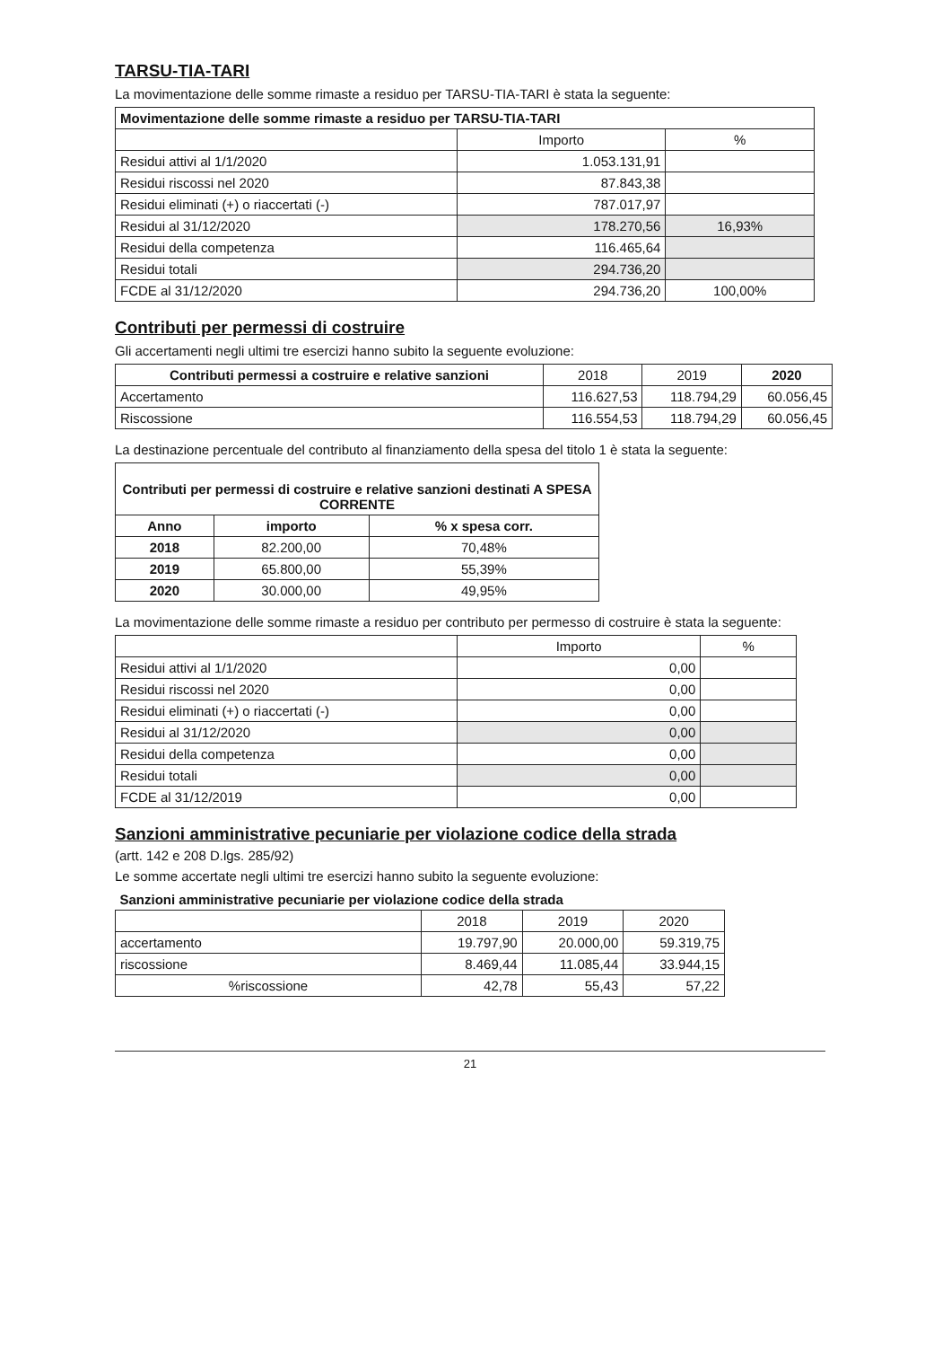TARSU-TIA-TARI
La movimentazione delle somme rimaste a residuo per TARSU-TIA-TARI è stata la seguente:
| Movimentazione delle somme rimaste a residuo per TARSU-TIA-TARI | | |
| --- | --- | --- |
| | Importo | % |
| Residui attivi al 1/1/2020 | 1.053.131,91 | |
| Residui riscossi nel 2020 | 87.843,38 | |
| Residui eliminati (+) o riaccertati (-) | 787.017,97 | |
| Residui al 31/12/2020 | 178.270,56 | 16,93% |
| Residui della competenza | 116.465,64 | |
| Residui totali | 294.736,20 | |
| FCDE al 31/12/2020 | 294.736,20 | 100,00% |
Contributi per permessi di costruire
Gli accertamenti negli ultimi tre esercizi hanno subito la seguente evoluzione:
| Contributi permessi a costruire e relative sanzioni | 2018 | 2019 | 2020 |
| --- | --- | --- | --- |
| Accertamento | 116.627,53 | 118.794,29 | 60.056,45 |
| Riscossione | 116.554,53 | 118.794,29 | 60.056,45 |
La destinazione percentuale del contributo al finanziamento della spesa del titolo 1 è stata la seguente:
| Contributi per permessi di costruire e relative sanzioni destinati A SPESA CORRENTE | | |
| --- | --- | --- |
| Anno | importo | % x spesa corr. |
| 2018 | 82.200,00 | 70,48% |
| 2019 | 65.800,00 | 55,39% |
| 2020 | 30.000,00 | 49,95% |
La movimentazione delle somme rimaste a residuo per contributo per permesso di costruire è stata la seguente:
| | Importo | % |
| --- | --- | --- |
| Residui attivi al 1/1/2020 | 0,00 | |
| Residui riscossi nel 2020 | 0,00 | |
| Residui eliminati (+) o riaccertati (-) | 0,00 | |
| Residui al 31/12/2020 | 0,00 | |
| Residui della competenza | 0,00 | |
| Residui totali | 0,00 | |
| FCDE al 31/12/2019 | 0,00 | |
Sanzioni amministrative pecuniarie per violazione codice della strada
(artt. 142 e 208 D.lgs. 285/92)
Le somme accertate negli ultimi tre esercizi hanno subito la seguente evoluzione:
| Sanzioni amministrative pecuniarie per violazione codice della strada | | | |
| --- | --- | --- | --- |
| | 2018 | 2019 | 2020 |
| accertamento | 19.797,90 | 20.000,00 | 59.319,75 |
| riscossione | 8.469,44 | 11.085,44 | 33.944,15 |
| %riscossione | 42,78 | 55,43 | 57,22 |
21